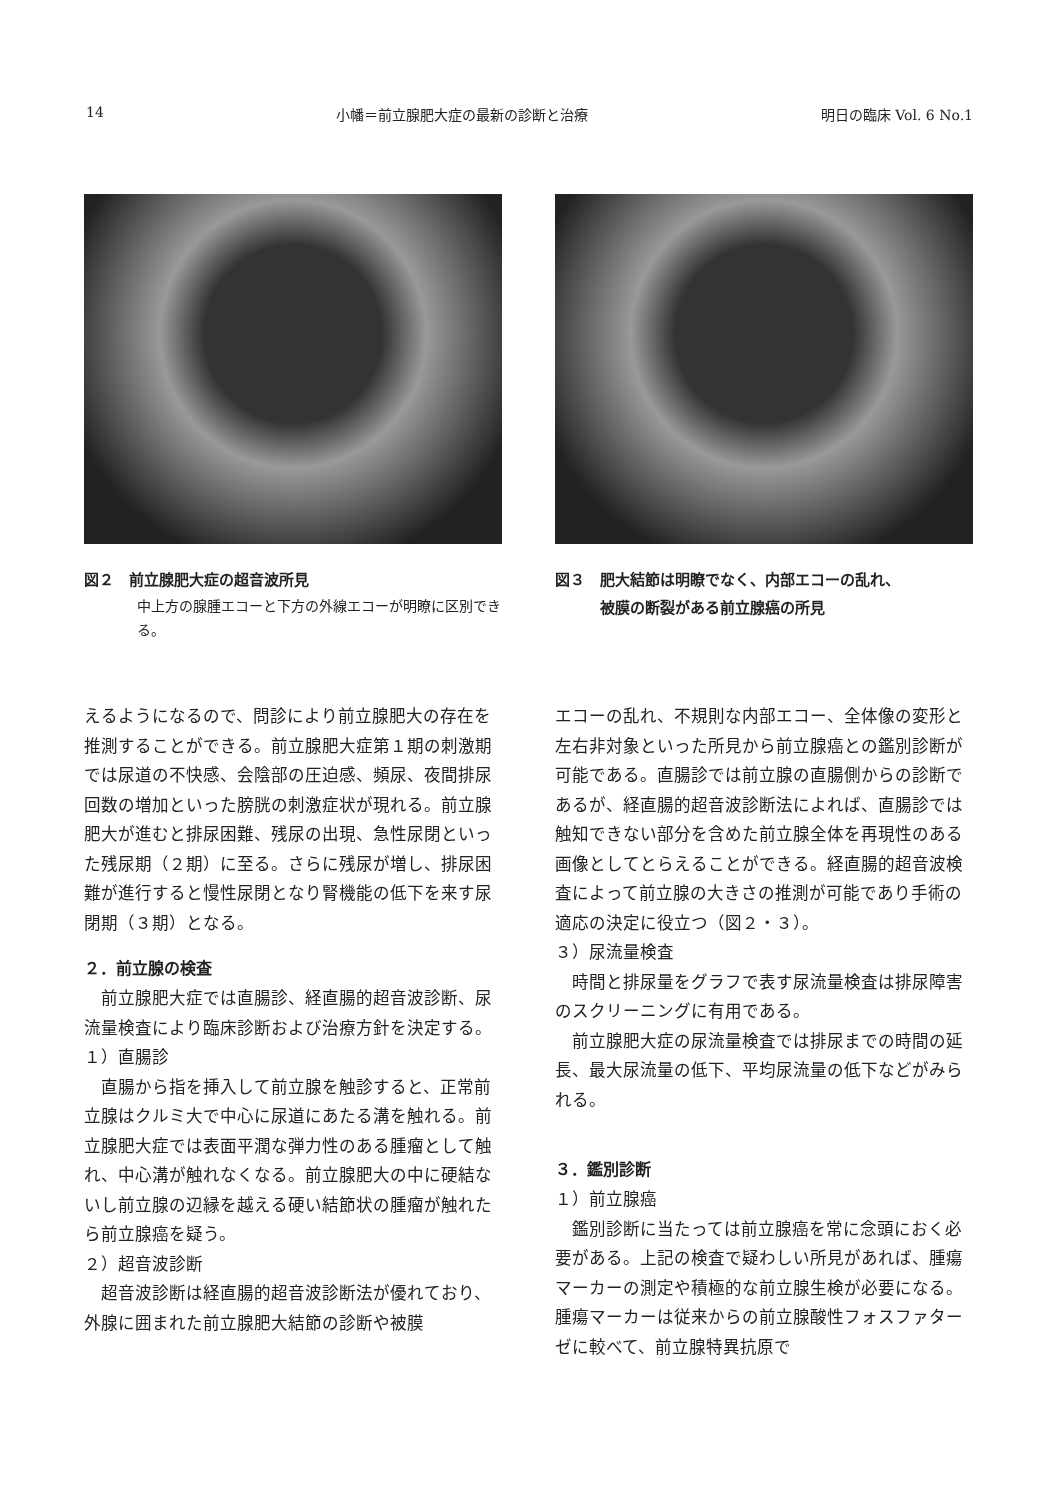14 小幡＝前立腺肥大症の最新の診断と治療 明日の臨床 Vol. 6 No.1
図２　前立腺肥大症の超音波所見
中上方の腺腫エコーと下方の外線エコーが明瞭に区別できる。
図３　肥大結節は明瞭でなく、内部エコーの乱れ、
　　　被膜の断裂がある前立腺癌の所見
えるようになるので、問診により前立腺肥大の存在を推測することができる。前立腺肥大症第１期の刺激期では尿道の不快感、会陰部の圧迫感、頻尿、夜間排尿回数の増加といった膀胱の刺激症状が現れる。前立腺肥大が進むと排尿困難、残尿の出現、急性尿閉といった残尿期（２期）に至る。さらに残尿が増し、排尿困難が進行すると慢性尿閉となり腎機能の低下を来す尿閉期（３期）となる。
２．前立腺の検査
　前立腺肥大症では直腸診、経直腸的超音波診断、尿流量検査により臨床診断および治療方針を決定する。
１）直腸診
　直腸から指を挿入して前立腺を触診すると、正常前立腺はクルミ大で中心に尿道にあたる溝を触れる。前立腺肥大症では表面平潤な弾力性のある腫瘤として触れ、中心溝が触れなくなる。前立腺肥大の中に硬結ないし前立腺の辺縁を越える硬い結節状の腫瘤が触れたら前立腺癌を疑う。
２）超音波診断
　超音波診断は経直腸的超音波診断法が優れており、外腺に囲まれた前立腺肥大結節の診断や被膜
エコーの乱れ、不規則な内部エコー、全体像の変形と左右非対象といった所見から前立腺癌との鑑別診断が可能である。直腸診では前立腺の直腸側からの診断であるが、経直腸的超音波診断法によれば、直腸診では触知できない部分を含めた前立腺全体を再現性のある画像としてとらえることができる。経直腸的超音波検査によって前立腺の大きさの推測が可能であり手術の適応の決定に役立つ（図２・３）。
３）尿流量検査
　時間と排尿量をグラフで表す尿流量検査は排尿障害のスクリーニングに有用である。
　前立腺肥大症の尿流量検査では排尿までの時間の延長、最大尿流量の低下、平均尿流量の低下などがみられる。
３．鑑別診断
１）前立腺癌
　鑑別診断に当たっては前立腺癌を常に念頭におく必要がある。上記の検査で疑わしい所見があれば、腫瘍マーカーの測定や積極的な前立腺生検が必要になる。腫瘍マーカーは従来からの前立腺酸性フォスファターゼに較べて、前立腺特異抗原で